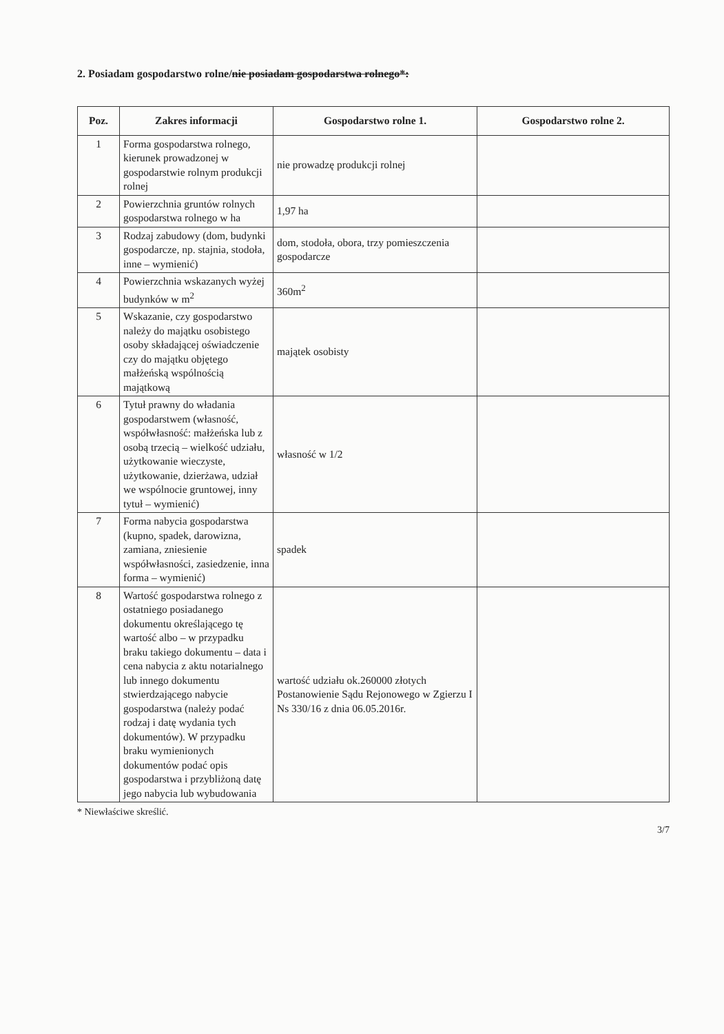2. Posiadam gospodarstwo rolne/nie posiadam gospodarstwa rolnego*:
| Poz. | Zakres informacji | Gospodarstwo rolne 1. | Gospodarstwo rolne 2. |
| --- | --- | --- | --- |
| 1 | Forma gospodarstwa rolnego, kierunek prowadzonej w gospodarstwie rolnym produkcji rolnej | nie prowadzę produkcji rolnej | |
| 2 | Powierzchnia gruntów rolnych gospodarstwa rolnego w ha | 1,97 ha | |
| 3 | Rodzaj zabudowy (dom, budynki gospodarcze, np. stajnia, stodoła, inne – wymienić) | dom, stodoła, obora, trzy pomieszczenia gospodarcze | |
| 4 | Powierzchnia wskazanych wyżej budynków w m<sup>2</sup> | 360m<sup>2</sup> | |
| 5 | Wskazanie, czy gospodarstwo należy do majątku osobistego osoby składającej oświadczenie czy do majątku objętego małżeńską wspólnością majątkową | majątek osobisty | |
| 6 | Tytuł prawny do władania gospodarstwem (własność, współwłasność: małżeńska lub z osobą trzecią – wielkość udziału, użytkowanie wieczyste, użytkowanie, dzierżawa, udział we wspólnocie gruntowej, inny tytuł – wymienić) | własność w 1/2 | |
| 7 | Forma nabycia gospodarstwa (kupno, spadek, darowizna, zamiana, zniesienie współwłasności, zasiedzenie, inna forma – wymienić) | spadek | |
| 8 | Wartość gospodarstwa rolnego z ostatniego posiadanego dokumentu określającego tę wartość albo – w przypadku braku takiego dokumentu – data i cena nabycia z aktu notarialnego lub innego dokumentu stwierdzającego nabycie gospodarstwa (należy podać rodzaj i datę wydania tych dokumentów). W przypadku braku wymienionych dokumentów podać opis gospodarstwa i przybliżoną datę jego nabycia lub wybudowania | wartość udziału ok.260000 złotych Postanowienie Sądu Rejonowego w Zgierzu I Ns 330/16 z dnia 06.05.2016r. | |
* Niewłaściwe skreślić.
3/7